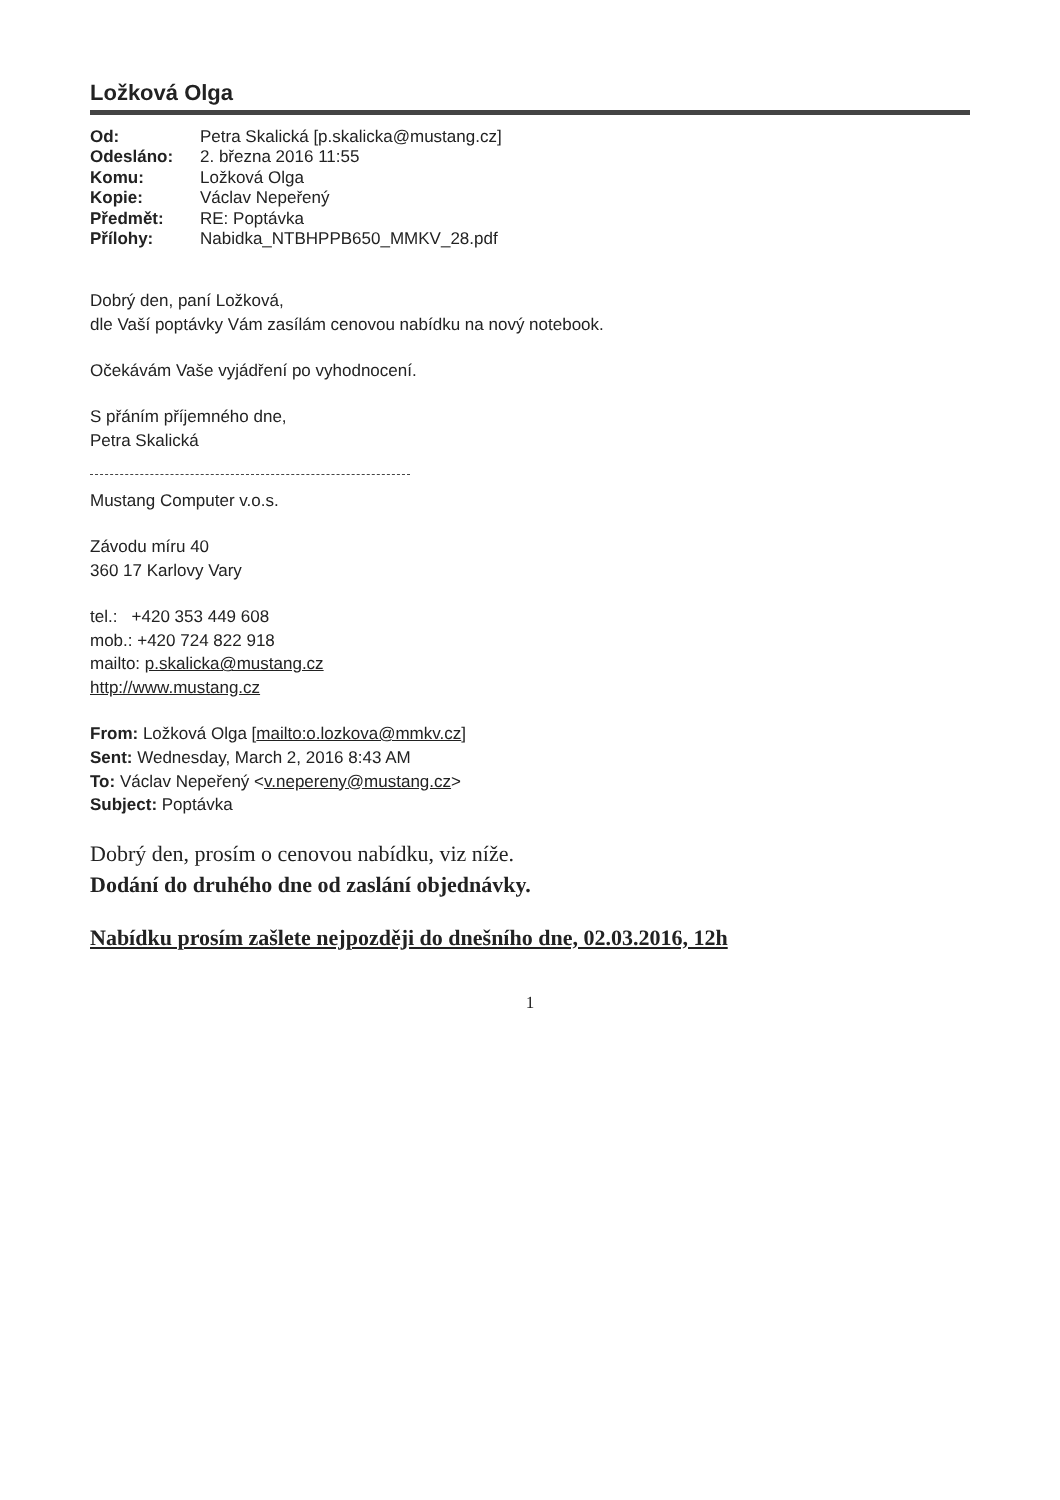Ložková Olga
Od: Petra Skalická [p.skalicka@mustang.cz] Odesláno: 2. března 2016 11:55 Komu: Ložková Olga Kopie: Václav Nepeřený Předmět: RE: Poptávka Přílohy: Nabidka_NTBHPPB650_MMKV_28.pdf
Dobrý den, paní Ložková,
dle Vaší poptávky Vám zasílám cenovou nabídku na nový notebook.
Očekávám Vaše vyjádření po vyhodnocení.
S přáním příjemného dne,
Petra Skalická
Mustang Computer v.o.s.
Závodu míru 40
360 17 Karlovy Vary
tel.: +420 353 449 608
mob.: +420 724 822 918
mailto: p.skalicka@mustang.cz
http://www.mustang.cz
From: Ložková Olga [mailto:o.lozkova@mmkv.cz]
Sent: Wednesday, March 2, 2016 8:43 AM
To: Václav Nepeřený <v.nepereny@mustang.cz>
Subject: Poptávka
Dobrý den, prosím o cenovou nabídku, viz níže.
Dodání do druhého dne od zaslání objednávky.
Nabídku prosím zašlete nejpozději do dnešního dne, 02.03.2016, 12h
1